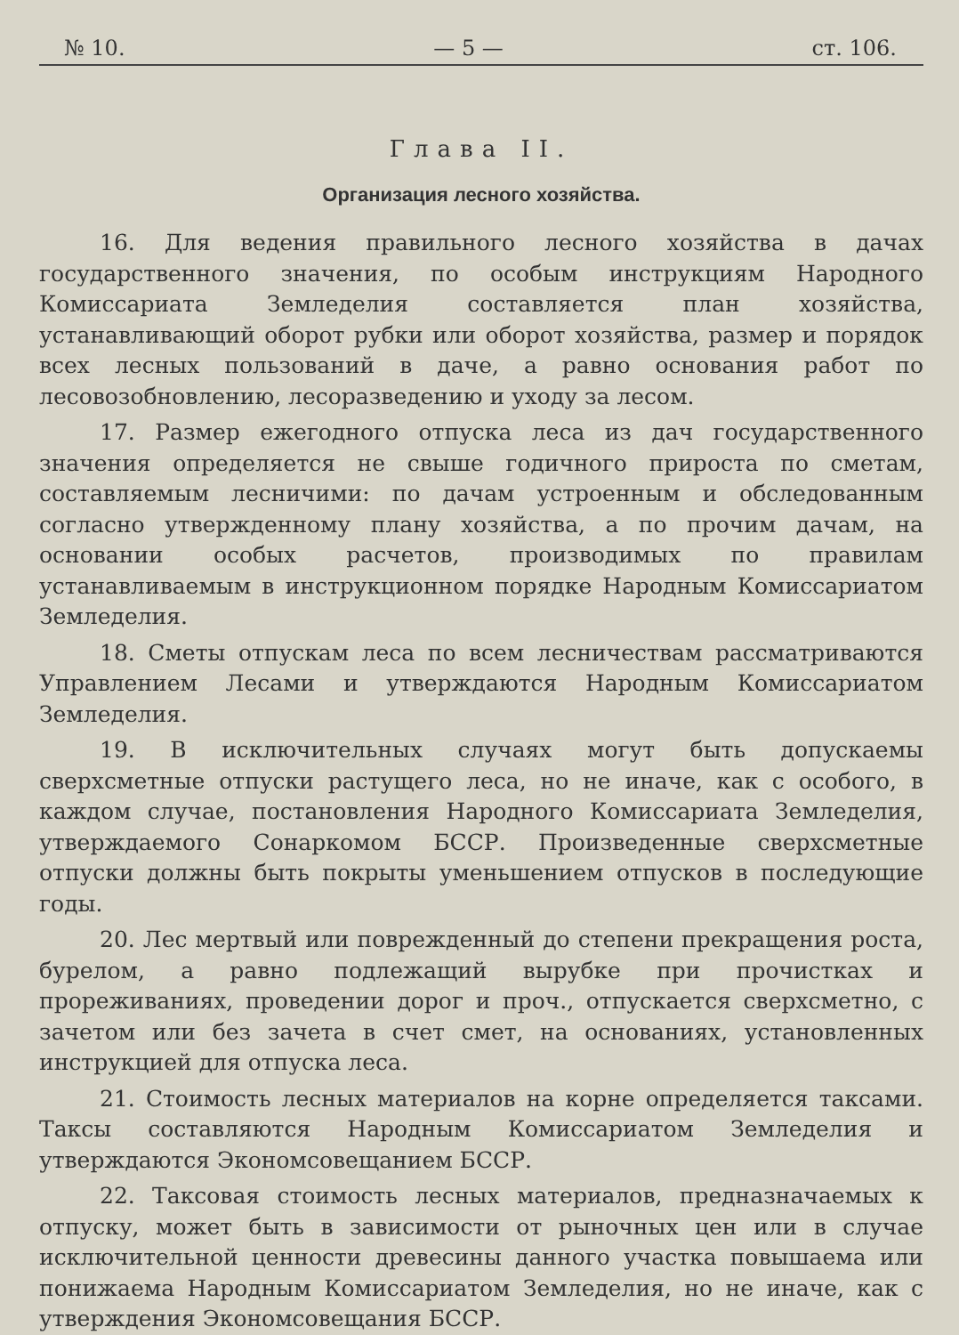№ 10. — 5 — ст. 106.
Глава II.
Организация лесного хозяйства.
16. Для ведения правильного лесного хозяйства в дачах государственного значения, по особым инструкциям Народного Комиссариата Земледелия составляется план хозяйства, устанавливающий оборот рубки или оборот хозяйства, размер и порядок всех лесных пользований в даче, а равно основания работ по лесовозобновлению, лесоразведению и уходу за лесом.
17. Размер ежегодного отпуска леса из дач государственного значения определяется не свыше годичного прироста по сметам, составляемым лесничими: по дачам устроенным и обследованным согласно утвержденному плану хозяйства, а по прочим дачам, на основании особых расчетов, производимых по правилам устанавливаемым в инструкционном порядке Народным Комиссариатом Земледелия.
18. Сметы отпускам леса по всем лесничествам рассматриваются Управлением Лесами и утверждаются Народным Комиссариатом Земледелия.
19. В исключительных случаях могут быть допускаемы сверхсметные отпуски растущего леса, но не иначе, как с особого, в каждом случае, постановления Народного Комиссариата Земледелия, утверждаемого Сонаркомом БССР. Произведенные сверхсметные отпуски должны быть покрыты уменьшением отпусков в последующие годы.
20. Лес мертвый или поврежденный до степени прекращения роста, бурелом, а равно подлежащий вырубке при прочистках и прореживаниях, проведении дорог и проч., отпускается сверхсметно, с зачетом или без зачета в счет смет, на основаниях, установленных инструкцией для отпуска леса.
21. Стоимость лесных материалов на корне определяется таксами. Таксы составляются Народным Комиссариатом Земледелия и утверждаются Экономсовещанием БССР.
22. Таксовая стоимость лесных материалов, предназначаемых к отпуску, может быть в зависимости от рыночных цен или в случае исключительной ценности древесины данного участка повышаема или понижаема Народным Комиссариатом Земледелия, но не иначе, как с утверждения Экономсовещания БССР.